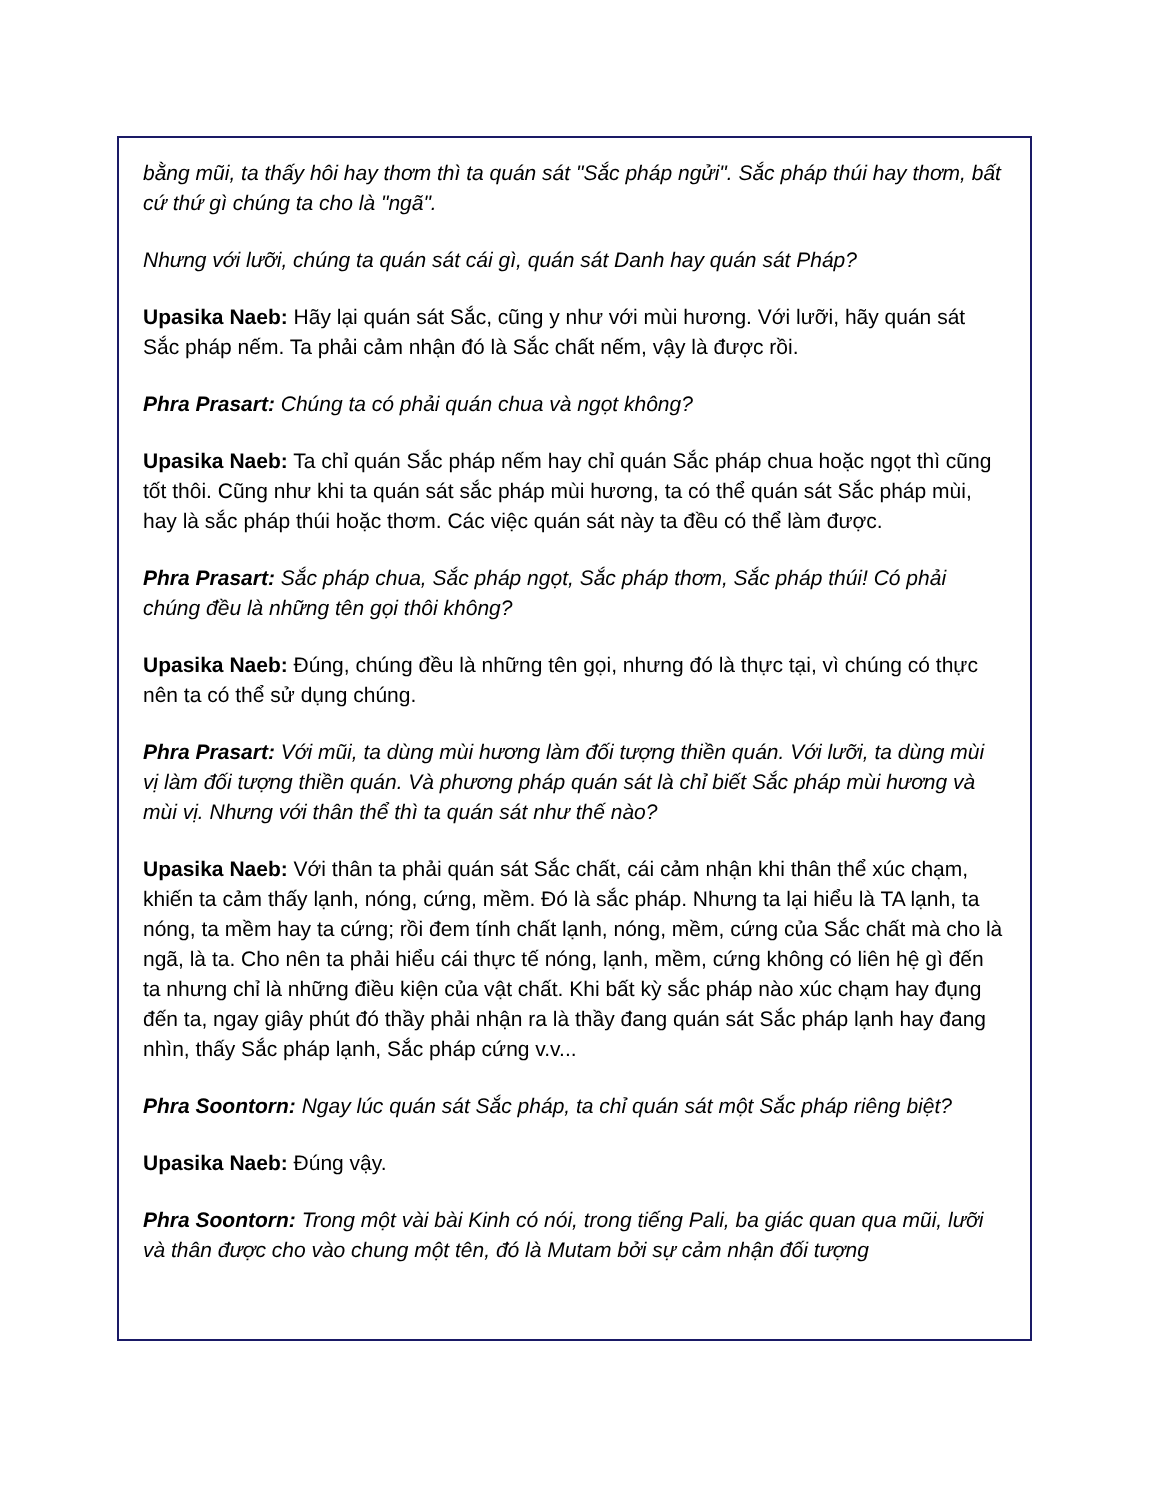bằng mũi, ta thấy hôi hay thơm thì ta quán sát "Sắc pháp ngửi". Sắc pháp thúi hay thơm, bất cứ thứ gì chúng ta cho là "ngã".
Nhưng với lưỡi, chúng ta quán sát cái gì, quán sát Danh hay quán sát Pháp?
Upasika Naeb: Hãy lại quán sát Sắc, cũng y như với mùi hương. Với lưỡi, hãy quán sát Sắc pháp nếm. Ta phải cảm nhận đó là Sắc chất nếm, vậy là được rồi.
Phra Prasart: Chúng ta có phải quán chua và ngọt không?
Upasika Naeb: Ta chỉ quán Sắc pháp nếm hay chỉ quán Sắc pháp chua hoặc ngọt thì cũng tốt thôi. Cũng như khi ta quán sát sắc pháp mùi hương, ta có thể quán sát Sắc pháp mùi, hay là sắc pháp thúi hoặc thơm. Các việc quán sát này ta đều có thể làm được.
Phra Prasart: Sắc pháp chua, Sắc pháp ngọt, Sắc pháp thơm, Sắc pháp thúi! Có phải chúng đều là những tên gọi thôi không?
Upasika Naeb: Đúng, chúng đều là những tên gọi, nhưng đó là thực tại, vì chúng có thực nên ta có thể sử dụng chúng.
Phra Prasart: Với mũi, ta dùng mùi hương làm đối tượng thiền quán. Với lưỡi, ta dùng mùi vị làm đối tượng thiền quán. Và phương pháp quán sát là chỉ biết Sắc pháp mùi hương và mùi vị. Nhưng với thân thể thì ta quán sát như thế nào?
Upasika Naeb: Với thân ta phải quán sát Sắc chất, cái cảm nhận khi thân thể xúc chạm, khiến ta cảm thấy lạnh, nóng, cứng, mềm. Đó là sắc pháp. Nhưng ta lại hiểu là TA lạnh, ta nóng, ta mềm hay ta cứng; rồi đem tính chất lạnh, nóng, mềm, cứng của Sắc chất mà cho là ngã, là ta. Cho nên ta phải hiểu cái thực tế nóng, lạnh, mềm, cứng không có liên hệ gì đến ta nhưng chỉ là những điều kiện của vật chất. Khi bất kỳ sắc pháp nào xúc chạm hay đụng đến ta, ngay giây phút đó thầy phải nhận ra là thầy đang quán sát Sắc pháp lạnh hay đang nhìn, thấy Sắc pháp lạnh, Sắc pháp cứng v.v...
Phra Soontorn: Ngay lúc quán sát Sắc pháp, ta chỉ quán sát một Sắc pháp riêng biệt?
Upasika Naeb: Đúng vậy.
Phra Soontorn: Trong một vài bài Kinh có nói, trong tiếng Pali, ba giác quan qua mũi, lưỡi và thân được cho vào chung một tên, đó là Mutam bởi sự cảm nhận đối tượng